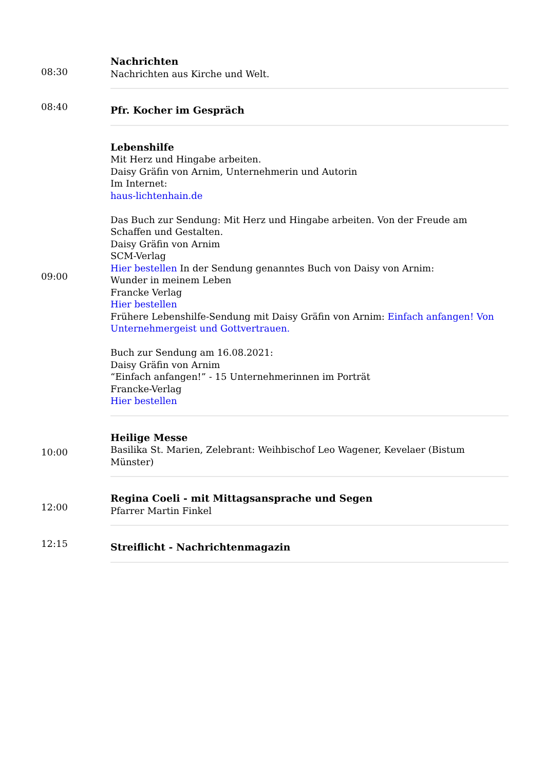| 08:30 | Nachrichten Nachrichten aus Kirche und Welt. |
| 08:40 | Pfr. Kocher im Gespräch |
| 09:00 | Lebenshilfe Mit Herz und Hingabe arbeiten. Daisy Gräfin von Arnim, Unternehmerin und Autorin Im Internet: haus-lichtenhain.de Das Buch zur Sendung: Mit Herz und Hingabe arbeiten. Von der Freude am Schaffen und Gestalten. Daisy Gräfin von Arnim SCM-Verlag Hier bestellen In der Sendung genanntes Buch von Daisy von Arnim: Wunder in meinem Leben Francke Verlag Hier bestellen Frühere Lebenshilfe-Sendung mit Daisy Gräfin von Arnim: Einfach anfangen! Von Unternehmergeist und Gottvertrauen. Buch zur Sendung am 16.08.2021: Daisy Gräfin von Arnim “Einfach anfangen!” - 15 Unternehmerinnen im Porträt Francke-Verlag Hier bestellen |
| 10:00 | Heilige Messe Basilika St. Marien, Zelebrant: Weihbischof Leo Wagener, Kevelaer (Bistum Münster) |
| 12:00 | Regina Coeli - mit Mittagsansprache und Segen Pfarrer Martin Finkel |
| 12:15 | Streiflicht - Nachrichtenmagazin |